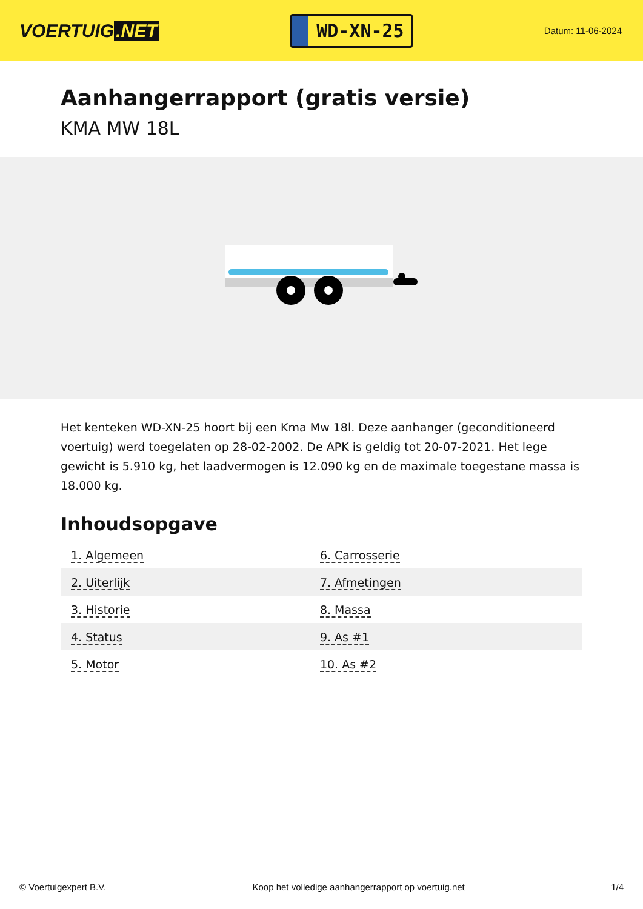VOERTUIG.NET
WD-XN-25
Datum: 11-06-2024
Aanhangerrapport (gratis versie)
KMA MW 18L
Het kenteken WD-XN-25 hoort bij een Kma Mw 18l. Deze aanhanger (geconditioneerd voertuig) werd toegelaten op 28-02-2002. De APK is geldig tot 20-07-2021. Het lege gewicht is 5.910 kg, het laadvermogen is 12.090 kg en de maximale toegestane massa is 18.000 kg.
Inhoudsopgave
| 1. Algemeen | 6. Carrosserie |
| 2. Uiterlijk | 7. Afmetingen |
| 3. Historie | 8. Massa |
| 4. Status | 9. As #1 |
| 5. Motor | 10. As #2 |
© Voertuigexpert B.V. Koop het volledige aanhangerrapport op voertuig.net 1/4